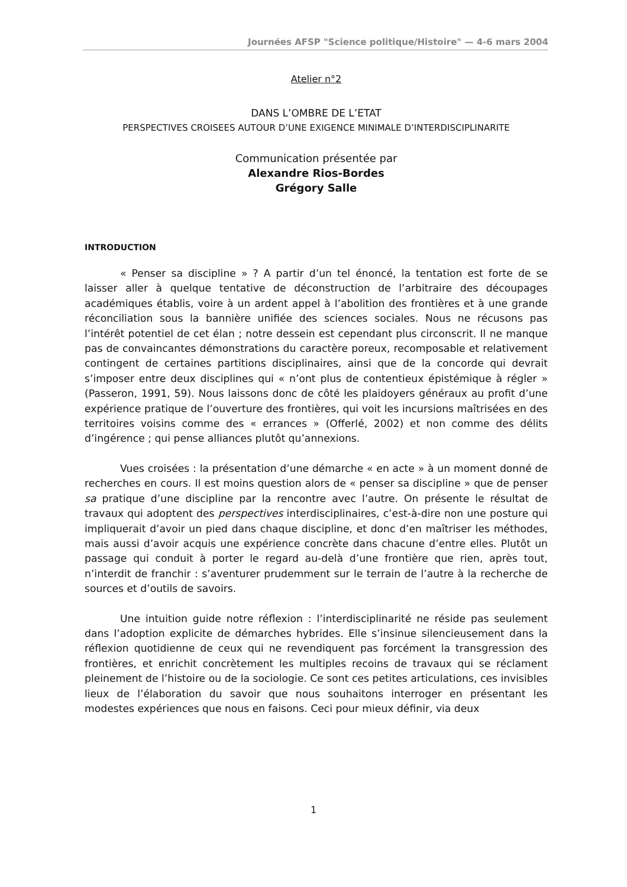Journées AFSP "Science politique/Histoire" — 4-6 mars 2004
Atelier n°2
DANS L’OMBRE DE L’ETAT
PERSPECTIVES CROISEES AUTOUR D’UNE EXIGENCE MINIMALE D’INTERDISCIPLINARITE
Communication présentée par
Alexandre Rios-Bordes
Grégory Salle
INTRODUCTION
« Penser sa discipline » ? A partir d’un tel énoncé, la tentation est forte de se laisser aller à quelque tentative de déconstruction de l’arbitraire des découpages académiques établis, voire à un ardent appel à l’abolition des frontières et à une grande réconciliation sous la bannière unifiée des sciences sociales. Nous ne récusons pas l’intérêt potentiel de cet élan ; notre dessein est cependant plus circonscrit. Il ne manque pas de convaincantes démonstrations du caractère poreux, recomposable et relativement contingent de certaines partitions disciplinaires, ainsi que de la concorde qui devrait s’imposer entre deux disciplines qui « n’ont plus de contentieux épistémique à régler » (Passeron, 1991, 59). Nous laissons donc de côté les plaidoyers généraux au profit d’une expérience pratique de l’ouverture des frontières, qui voit les incursions maîtrisées en des territoires voisins comme des « errances » (Offerlé, 2002) et non comme des délits d’ingérence ; qui pense alliances plutôt qu’annexions.
Vues croisées : la présentation d’une démarche « en acte » à un moment donné de recherches en cours. Il est moins question alors de « penser sa discipline » que de penser sa pratique d’une discipline par la rencontre avec l’autre. On présente le résultat de travaux qui adoptent des perspectives interdisciplinaires, c’est-à-dire non une posture qui impliquerait d’avoir un pied dans chaque discipline, et donc d’en maîtriser les méthodes, mais aussi d’avoir acquis une expérience concrète dans chacune d’entre elles. Plutôt un passage qui conduit à porter le regard au-delà d’une frontière que rien, après tout, n’interdit de franchir : s’aventurer prudemment sur le terrain de l’autre à la recherche de sources et d’outils de savoirs.
Une intuition guide notre réflexion : l’interdisciplinarité ne réside pas seulement dans l’adoption explicite de démarches hybrides. Elle s’insinue silencieusement dans la réflexion quotidienne de ceux qui ne revendiquent pas forcément la transgression des frontières, et enrichit concrètement les multiples recoins de travaux qui se réclament pleinement de l’histoire ou de la sociologie. Ce sont ces petites articulations, ces invisibles lieux de l’élaboration du savoir que nous souhaitons interroger en présentant les modestes expériences que nous en faisons. Ceci pour mieux définir, via deux
1